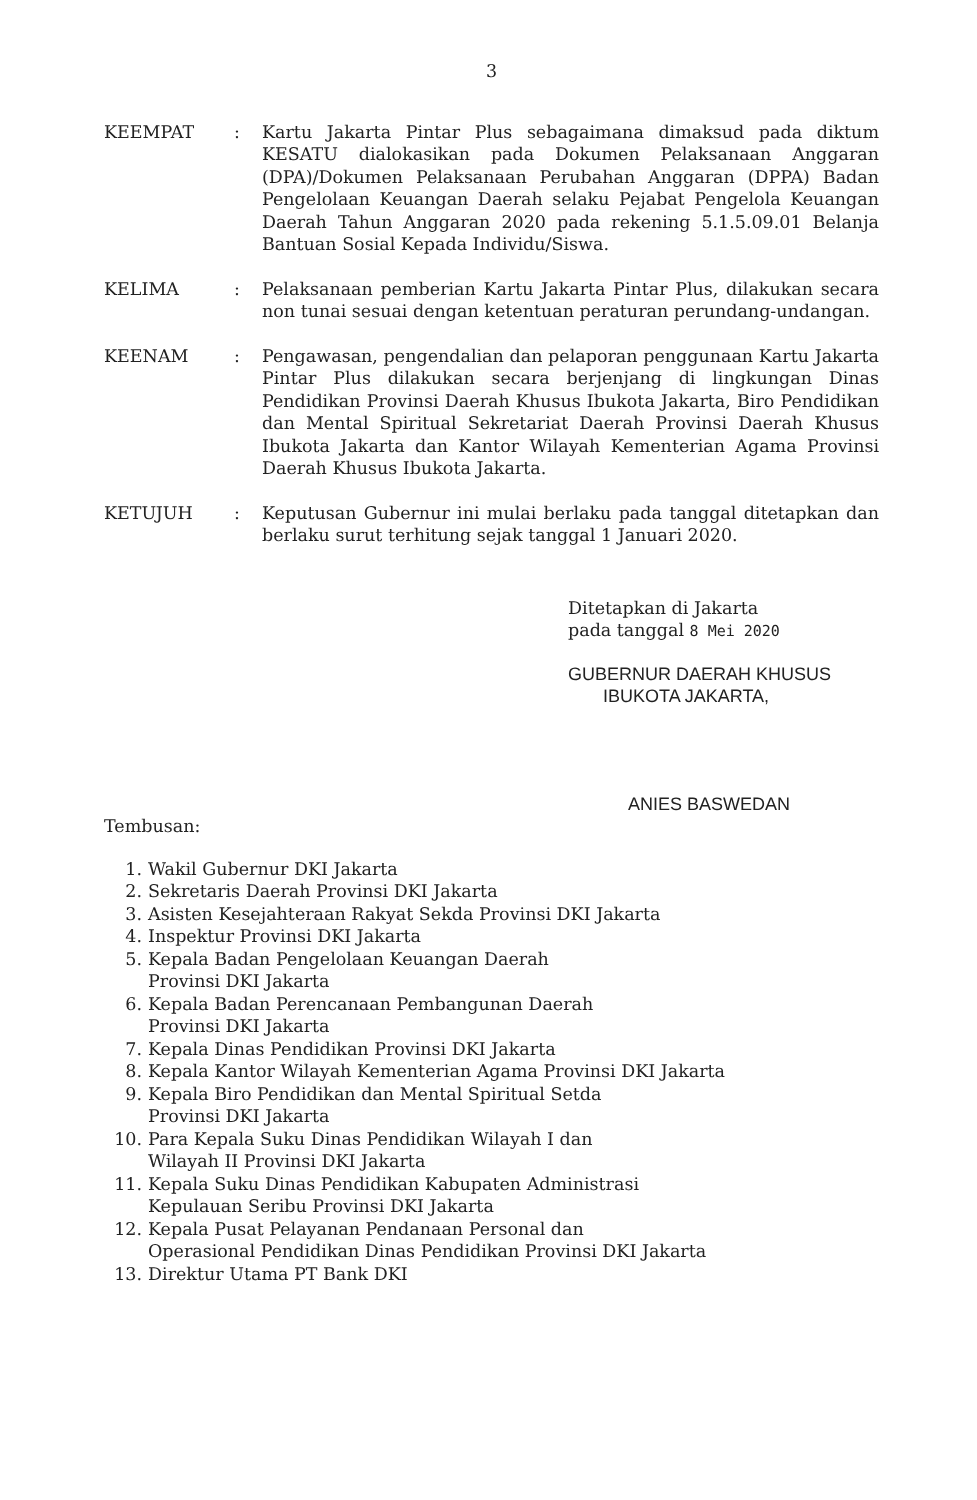3
KEEMPAT : Kartu Jakarta Pintar Plus sebagaimana dimaksud pada diktum KESATU dialokasikan pada Dokumen Pelaksanaan Anggaran (DPA)/Dokumen Pelaksanaan Perubahan Anggaran (DPPA) Badan Pengelolaan Keuangan Daerah selaku Pejabat Pengelola Keuangan Daerah Tahun Anggaran 2020 pada rekening 5.1.5.09.01 Belanja Bantuan Sosial Kepada Individu/Siswa.
KELIMA : Pelaksanaan pemberian Kartu Jakarta Pintar Plus, dilakukan secara non tunai sesuai dengan ketentuan peraturan perundang-undangan.
KEENAM : Pengawasan, pengendalian dan pelaporan penggunaan Kartu Jakarta Pintar Plus dilakukan secara berjenjang di lingkungan Dinas Pendidikan Provinsi Daerah Khusus Ibukota Jakarta, Biro Pendidikan dan Mental Spiritual Sekretariat Daerah Provinsi Daerah Khusus Ibukota Jakarta dan Kantor Wilayah Kementerian Agama Provinsi Daerah Khusus Ibukota Jakarta.
KETUJUH : Keputusan Gubernur ini mulai berlaku pada tanggal ditetapkan dan berlaku surut terhitung sejak tanggal 1 Januari 2020.
Ditetapkan di Jakarta
pada tanggal 8 Mei 2020
GUBERNUR DAERAH KHUSUS
IBUKOTA JAKARTA,
ANIES BASWEDAN
Tembusan:
1. Wakil Gubernur DKI Jakarta
2. Sekretaris Daerah Provinsi DKI Jakarta
3. Asisten Kesejahteraan Rakyat Sekda Provinsi DKI Jakarta
4. Inspektur Provinsi DKI Jakarta
5. Kepala Badan Pengelolaan Keuangan Daerah
Provinsi DKI Jakarta
6. Kepala Badan Perencanaan Pembangunan Daerah
Provinsi DKI Jakarta
7. Kepala Dinas Pendidikan Provinsi DKI Jakarta
8. Kepala Kantor Wilayah Kementerian Agama Provinsi DKI Jakarta
9. Kepala Biro Pendidikan dan Mental Spiritual Setda
Provinsi DKI Jakarta
10. Para Kepala Suku Dinas Pendidikan Wilayah I dan
Wilayah II Provinsi DKI Jakarta
11. Kepala Suku Dinas Pendidikan Kabupaten Administrasi
Kepulauan Seribu Provinsi DKI Jakarta
12. Kepala Pusat Pelayanan Pendanaan Personal dan
Operasional Pendidikan Dinas Pendidikan Provinsi DKI Jakarta
13. Direktur Utama PT Bank DKI